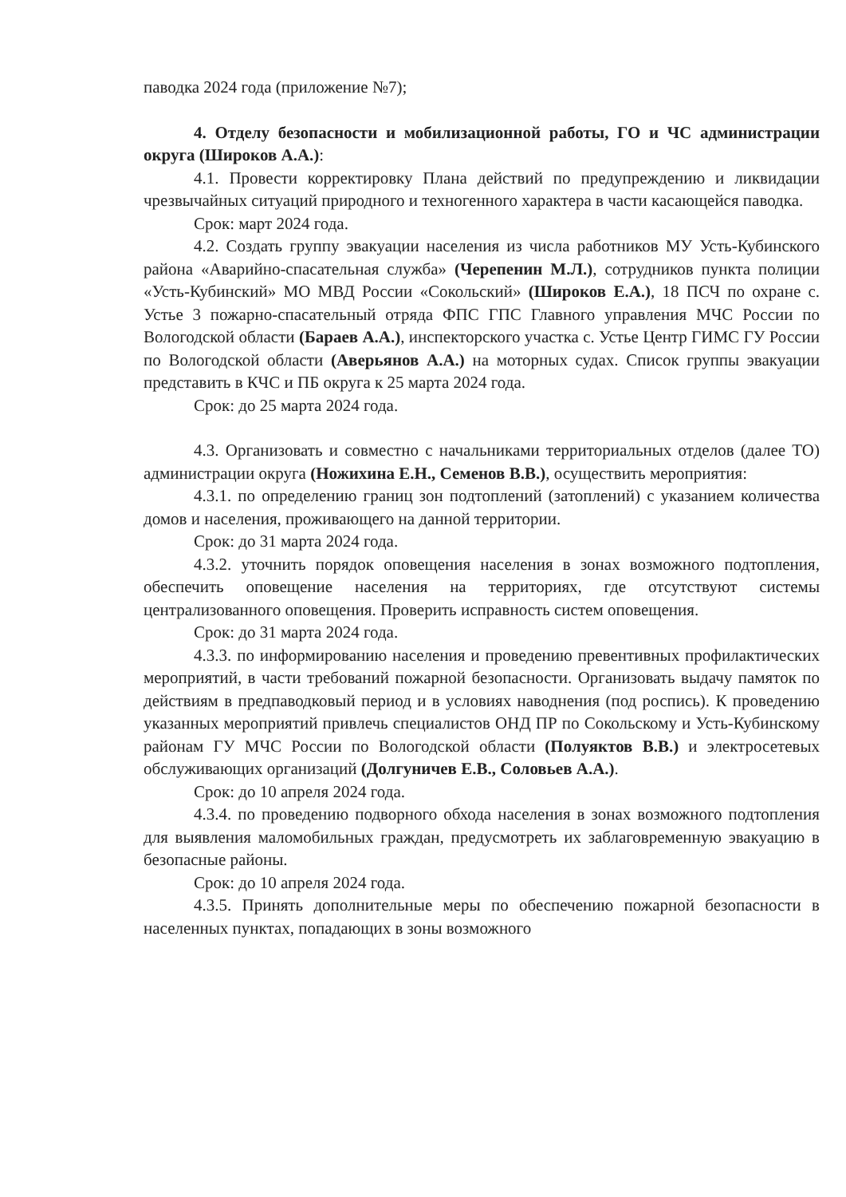паводка 2024 года (приложение №7);
4. Отделу безопасности и мобилизационной работы, ГО и ЧС администрации округа (Широков А.А.):
4.1. Провести корректировку Плана действий по предупреждению и ликвидации чрезвычайных ситуаций природного и техногенного характера в части касающейся паводка.
Срок: март 2024 года.
4.2. Создать группу эвакуации населения из числа работников МУ Усть-Кубинского района «Аварийно-спасательная служба» (Черепенин М.Л.), сотрудников пункта полиции «Усть-Кубинский» МО МВД России «Сокольский» (Широков Е.А.), 18 ПСЧ по охране с. Устье 3 пожарно-спасательный отряда ФПС ГПС Главного управления МЧС России по Вологодской области (Бараев А.А.), инспекторского участка с. Устье Центр ГИМС ГУ России по Вологодской области (Аверьянов А.А.) на моторных судах. Список группы эвакуации представить в КЧС и ПБ округа к 25 марта 2024 года.
Срок: до 25 марта 2024 года.
4.3. Организовать и совместно с начальниками территориальных отделов (далее ТО) администрации округа (Ножихина Е.Н., Семенов В.В.), осуществить мероприятия:
4.3.1. по определению границ зон подтоплений (затоплений) с указанием количества домов и населения, проживающего на данной территории.
Срок: до 31 марта 2024 года.
4.3.2. уточнить порядок оповещения населения в зонах возможного подтопления, обеспечить оповещение населения на территориях, где отсутствуют системы централизованного оповещения. Проверить исправность систем оповещения.
Срок: до 31 марта 2024 года.
4.3.3. по информированию населения и проведению превентивных профилактических мероприятий, в части требований пожарной безопасности. Организовать выдачу памяток по действиям в предпаводковый период и в условиях наводнения (под роспись). К проведению указанных мероприятий привлечь специалистов ОНД ПР по Сокольскому и Усть-Кубинскому районам ГУ МЧС России по Вологодской области (Полуяктов В.В.) и электросетевых обслуживающих организаций (Долгуничев Е.В., Соловьев А.А.).
Срок: до 10 апреля 2024 года.
4.3.4. по проведению подворного обхода населения в зонах возможного подтопления для выявления маломобильных граждан, предусмотреть их заблаговременную эвакуацию в безопасные районы.
Срок: до 10 апреля 2024 года.
4.3.5. Принять дополнительные меры по обеспечению пожарной безопасности в населенных пунктах, попадающих в зоны возможного